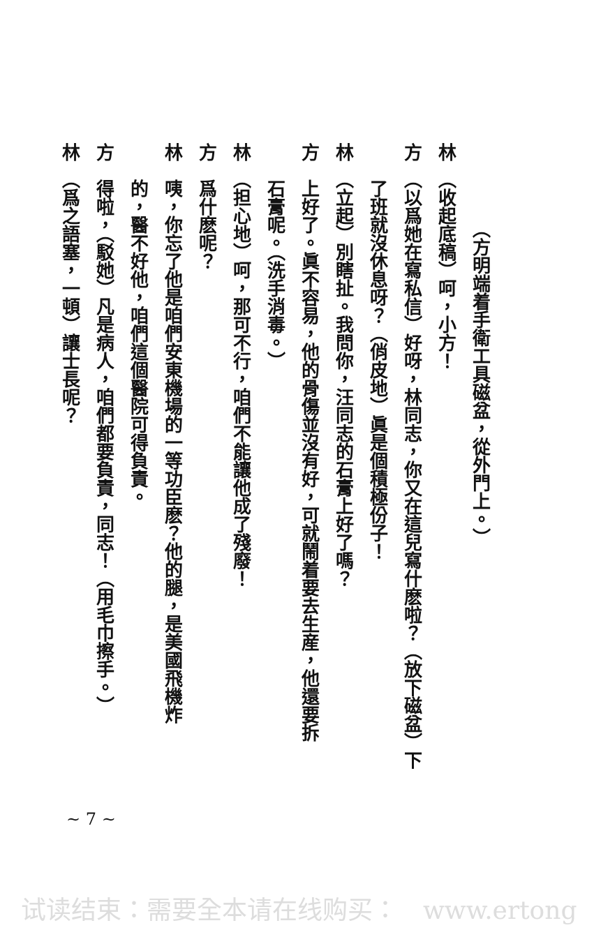（方明端着手衛工具磁盆，從外門上。）
林　（收起底稿）呵，小方！
方　（以爲她在寫私信）好呀，林同志，你又在這兒寫什麽啦？（放下磁盆）下
了班就沒休息呀？（俏皮地）眞是個積極份子！
林　（立起）別瞎扯。我問你，汪同志的石膏上好了嗎？
方　上好了。眞不容易，他的骨傷並沒有好，可就鬧着要去生産，他還要拆
石膏呢。（洗手消毒。）
林　（担心地）呵，那可不行，咱們不能讓他成了殘廢！
方　爲什麽呢？
林　咦，你忘了他是咱們安東機場的一等功臣麽？他的腿，是美國飛機炸
的，醫不好他，咱們這個醫院可得負責。
方　得啦，（駁她）凡是病人，咱們都要負責，同志！（用毛巾擦手。）
林　（爲之語塞，一頓）讓士長呢？
~ 7 ~
试读结束：需要全本请在线购买：　www.ertong